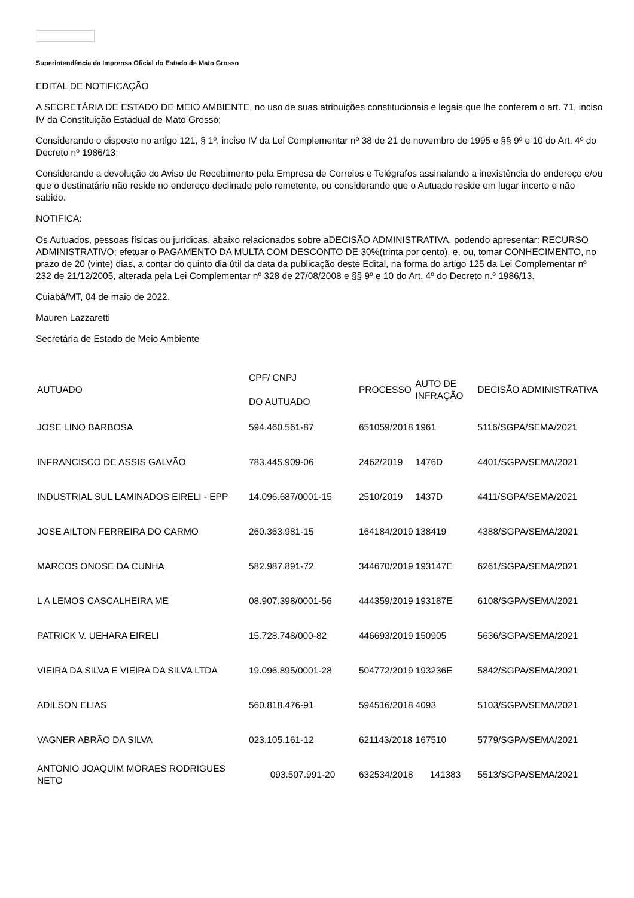Superintendência da Imprensa Oficial do Estado de Mato Grosso
EDITAL DE NOTIFICAÇÃO
A SECRETÁRIA DE ESTADO DE MEIO AMBIENTE, no uso de suas atribuições constitucionais e legais que lhe conferem o art. 71, inciso IV da Constituição Estadual de Mato Grosso;
Considerando o disposto no artigo 121, § 1º, inciso IV da Lei Complementar nº 38 de 21 de novembro de 1995 e §§ 9º e 10 do Art. 4º do Decreto nº 1986/13;
Considerando a devolução do Aviso de Recebimento pela Empresa de Correios e Telégrafos assinalando a inexistência do endereço e/ou que o destinatário não reside no endereço declinado pelo remetente, ou considerando que o Autuado reside em lugar incerto e não sabido.
NOTIFICA:
Os Autuados, pessoas físicas ou jurídicas, abaixo relacionados sobre aDECISÃO ADMINISTRATIVA, podendo apresentar: RECURSO ADMINISTRATIVO; efetuar o PAGAMENTO DA MULTA COM DESCONTO DE 30%(trinta por cento), e, ou, tomar CONHECIMENTO, no prazo de 20 (vinte) dias, a contar do quinto dia útil da data da publicação deste Edital, na forma do artigo 125 da Lei Complementar nº 232 de 21/12/2005, alterada pela Lei Complementar nº 328 de 27/08/2008 e §§ 9º e 10 do Art. 4º do Decreto n.º 1986/13.
Cuiabá/MT, 04 de maio de 2022.
Mauren Lazzaretti
Secretária de Estado de Meio Ambiente
| AUTUADO | CPF/ CNPJ DO AUTUADO | PROCESSO | AUTO DE INFRAÇÃO | DECISÃO ADMINISTRATIVA |
| --- | --- | --- | --- | --- |
| JOSE LINO BARBOSA | 594.460.561-87 | 651059/2018 | 1961 | 5116/SGPA/SEMA/2021 |
| INFRANCISCO DE ASSIS GALVÃO | 783.445.909-06 | 2462/2019 | 1476D | 4401/SGPA/SEMA/2021 |
| INDUSTRIAL SUL LAMINADOS EIRELI - EPP | 14.096.687/0001-15 | 2510/2019 | 1437D | 4411/SGPA/SEMA/2021 |
| JOSE AILTON FERREIRA DO CARMO | 260.363.981-15 | 164184/2019 | 138419 | 4388/SGPA/SEMA/2021 |
| MARCOS ONOSE DA CUNHA | 582.987.891-72 | 344670/2019 | 193147E | 6261/SGPA/SEMA/2021 |
| L A LEMOS CASCALHEIRA ME | 08.907.398/0001-56 | 444359/2019 | 193187E | 6108/SGPA/SEMA/2021 |
| PATRICK V. UEHARA EIRELI | 15.728.748/000-82 | 446693/2019 | 150905 | 5636/SGPA/SEMA/2021 |
| VIEIRA DA SILVA E VIEIRA DA SILVA LTDA | 19.096.895/0001-28 | 504772/2019 | 193236E | 5842/SGPA/SEMA/2021 |
| ADILSON ELIAS | 560.818.476-91 | 594516/2018 | 4093 | 5103/SGPA/SEMA/2021 |
| VAGNER ABRÃO DA SILVA | 023.105.161-12 | 621143/2018 | 167510 | 5779/SGPA/SEMA/2021 |
| ANTONIO JOAQUIM MORAES RODRIGUES NETO | 093.507.991-20 | 632534/2018 | 141383 | 5513/SGPA/SEMA/2021 |